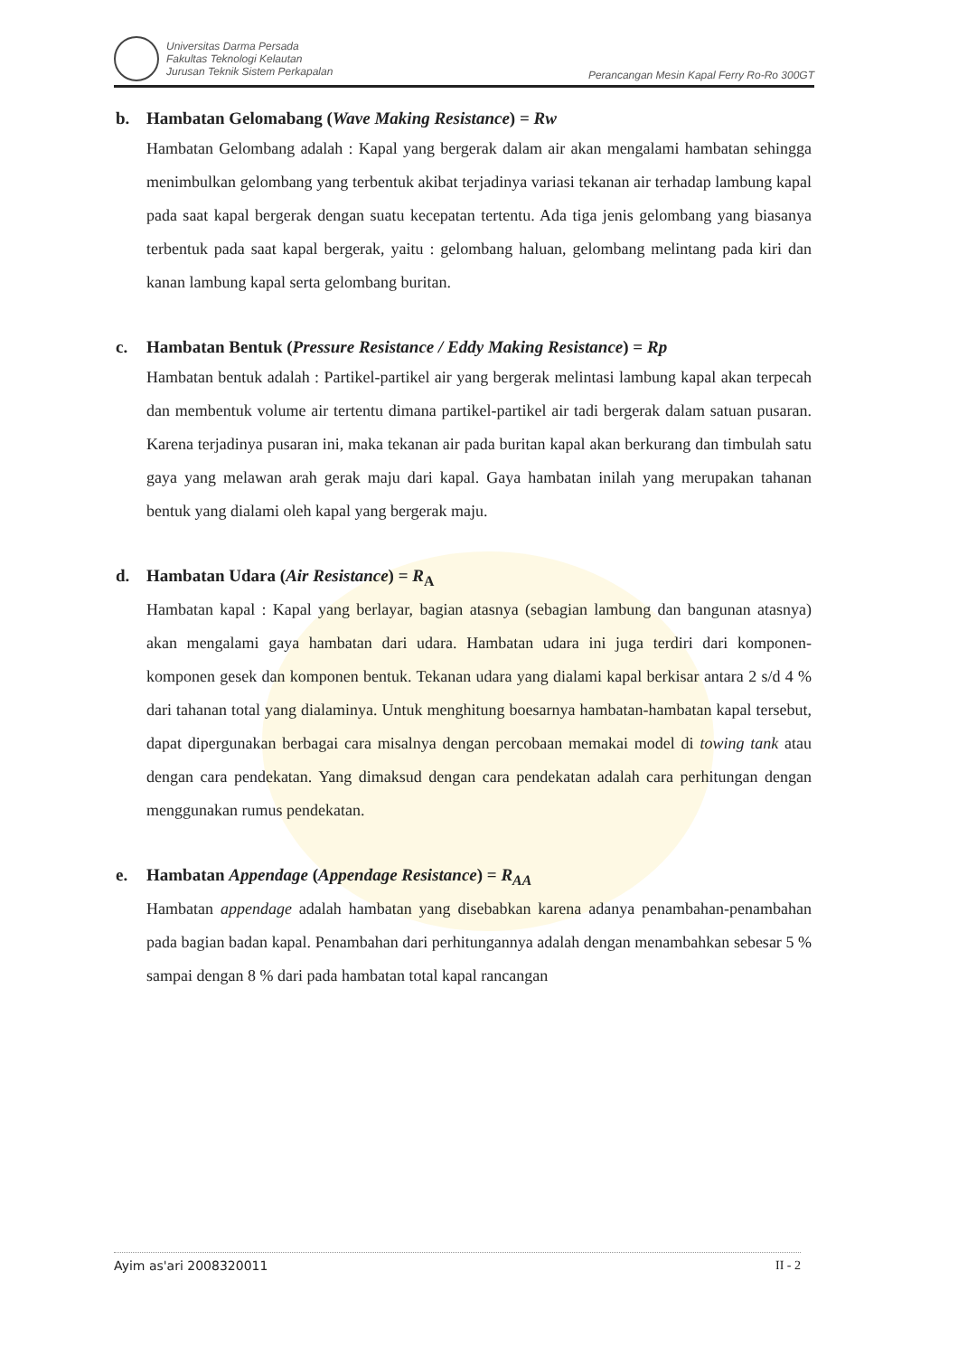Universitas Darma Persada
Fakultas Teknologi Kelautan
Jurusan Teknik Sistem Perkapalan
Perancangan Mesin Kapal Ferry Ro-Ro 300GT
b. Hambatan Gelomabang (Wave Making Resistance) = Rw
Hambatan Gelombang adalah : Kapal yang bergerak dalam air akan mengalami hambatan sehingga menimbulkan gelombang yang terbentuk akibat terjadinya variasi tekanan air terhadap lambung kapal pada saat kapal bergerak dengan suatu kecepatan tertentu. Ada tiga jenis gelombang yang biasanya terbentuk pada saat kapal bergerak, yaitu : gelombang haluan, gelombang melintang pada kiri dan kanan lambung kapal serta gelombang buritan.
c. Hambatan Bentuk (Pressure Resistance / Eddy Making Resistance) = Rp
Hambatan bentuk adalah : Partikel-partikel air yang bergerak melintasi lambung kapal akan terpecah dan membentuk volume air tertentu dimana partikel-partikel air tadi bergerak dalam satuan pusaran. Karena terjadinya pusaran ini, maka tekanan air pada buritan kapal akan berkurang dan timbulah satu gaya yang melawan arah gerak maju dari kapal. Gaya hambatan inilah yang merupakan tahanan bentuk yang dialami oleh kapal yang bergerak maju.
d. Hambatan Udara (Air Resistance) = R<sub>A</sub>
Hambatan kapal : Kapal yang berlayar, bagian atasnya (sebagian lambung dan bangunan atasnya) akan mengalami gaya hambatan dari udara. Hambatan udara ini juga terdiri dari komponen-komponen gesek dan komponen bentuk. Tekanan udara yang dialami kapal berkisar antara 2 s/d 4 % dari tahanan total yang dialaminya. Untuk menghitung boesarnya hambatan-hambatan kapal tersebut, dapat dipergunakan berbagai cara misalnya dengan percobaan memakai model di towing tank atau dengan cara pendekatan. Yang dimaksud dengan cara pendekatan adalah cara perhitungan dengan menggunakan rumus pendekatan.
e. Hambatan Appendage (Appendage Resistance) = R<sub>AA</sub>
Hambatan appendage adalah hambatan yang disebabkan karena adanya penambahan-penambahan pada bagian badan kapal. Penambahan dari perhitungannya adalah dengan menambahkan sebesar 5 % sampai dengan 8 % dari pada hambatan total kapal rancangan
Ayim as'ari 2008320011 II - 2